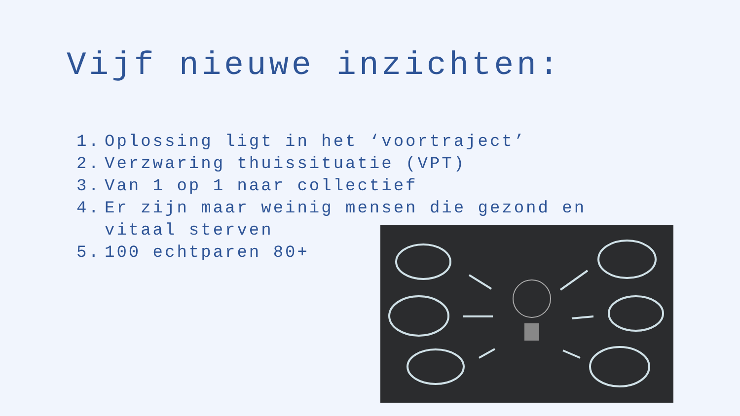Vijf nieuwe inzichten:
1. Oplossing ligt in het ‘voortraject’
2. Verzwaring thuissituatie (VPT)
3. Van 1 op 1 naar collectief
4. Er zijn maar weinig mensen die gezond en vitaal sterven
5. 100 echtparen 80+